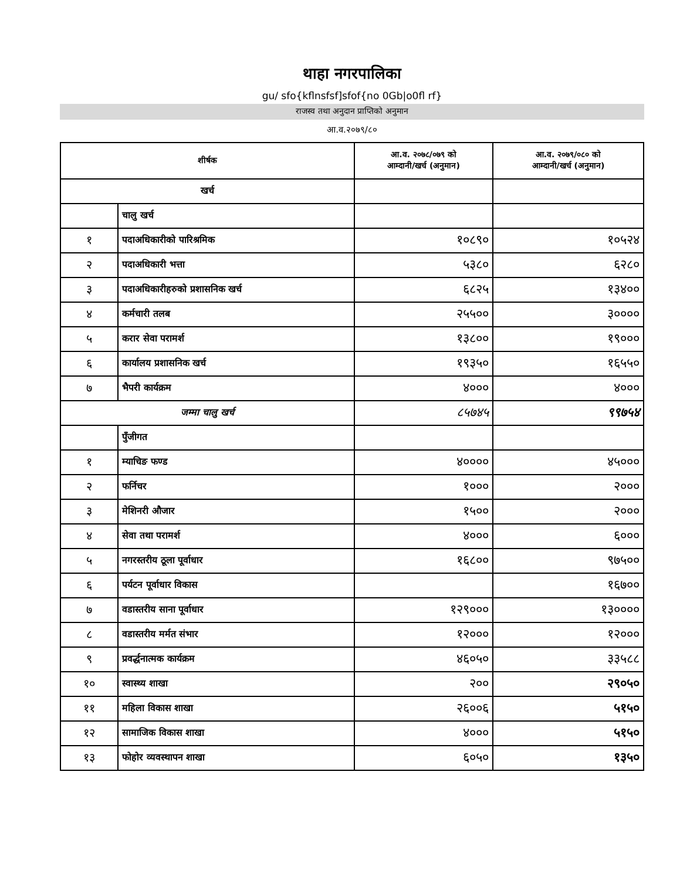थाहा नगरपालिका
gu/ sfo{kflnsfsf]sfof{no 0Gb|o0fl rf}
राजस्व तथा अनुदान प्राप्तिको अनुमान
आ.व.२०७९/८०
| शीर्षक | | आ.व. २०७८/०७९ को आम्दानी/खर्च (अनुमान) | आ.व. २०७९/०८० को आम्दानी/खर्च (अनुमान) |
| --- | --- | --- | --- |
| खर्च | | | |
| | चालु खर्च | | |
| १ | पदाअधिकारीको पारिश्रमिक | १०८९० | १०५२४ |
| २ | पदाअधिकारी भत्ता | ५३८० | ६२८० |
| ३ | पदाअधिकारीहरुको प्रशासनिक खर्च | ६८२५ | १३४०० |
| ४ | कर्मचारी तलब | २५५०० | ३०००० |
| ५ | करार सेवा परामर्श | १३८०० | १९००० |
| ६ | कार्यालय प्रशासनिक खर्च | १९३५० | १६५५० |
| ७ | भैपरी कार्यक्रम | ४००० | ४००० |
| जम्मा चालु खर्च | | ८५७४५ | ९९७५४ |
| | पुँजीगत | | |
| १ | म्याचिङ फण्ड | ४०००० | ४५००० |
| २ | फर्निचर | १००० | २००० |
| ३ | मेशिनरी औजार | १५०० | २००० |
| ४ | सेवा तथा परामर्श | ४००० | ६००० |
| ५ | नगरस्तरीय ठूला पूर्वाधार | १६८०० | ९७५०० |
| ६ | पर्यटन पूर्वाधार विकास | | १६७०० |
| ७ | वडास्तरीय साना पूर्वाधार | १२९००० | १३०००० |
| ८ | वडास्तरीय मर्मत संभार | १२००० | १२००० |
| ९ | प्रवर्द्धनात्मक कार्यक्रम | ४६०५० | ३३५८८ |
| १० | स्वास्थ्य शाखा | २०० | २९०५० |
| ११ | महिला विकास शाखा | २६००६ | ५१५० |
| १२ | सामाजिक विकास शाखा | ४००० | ५१५० |
| १३ | फोहोर व्यवस्थापन शाखा | ६०५० | १३५० |